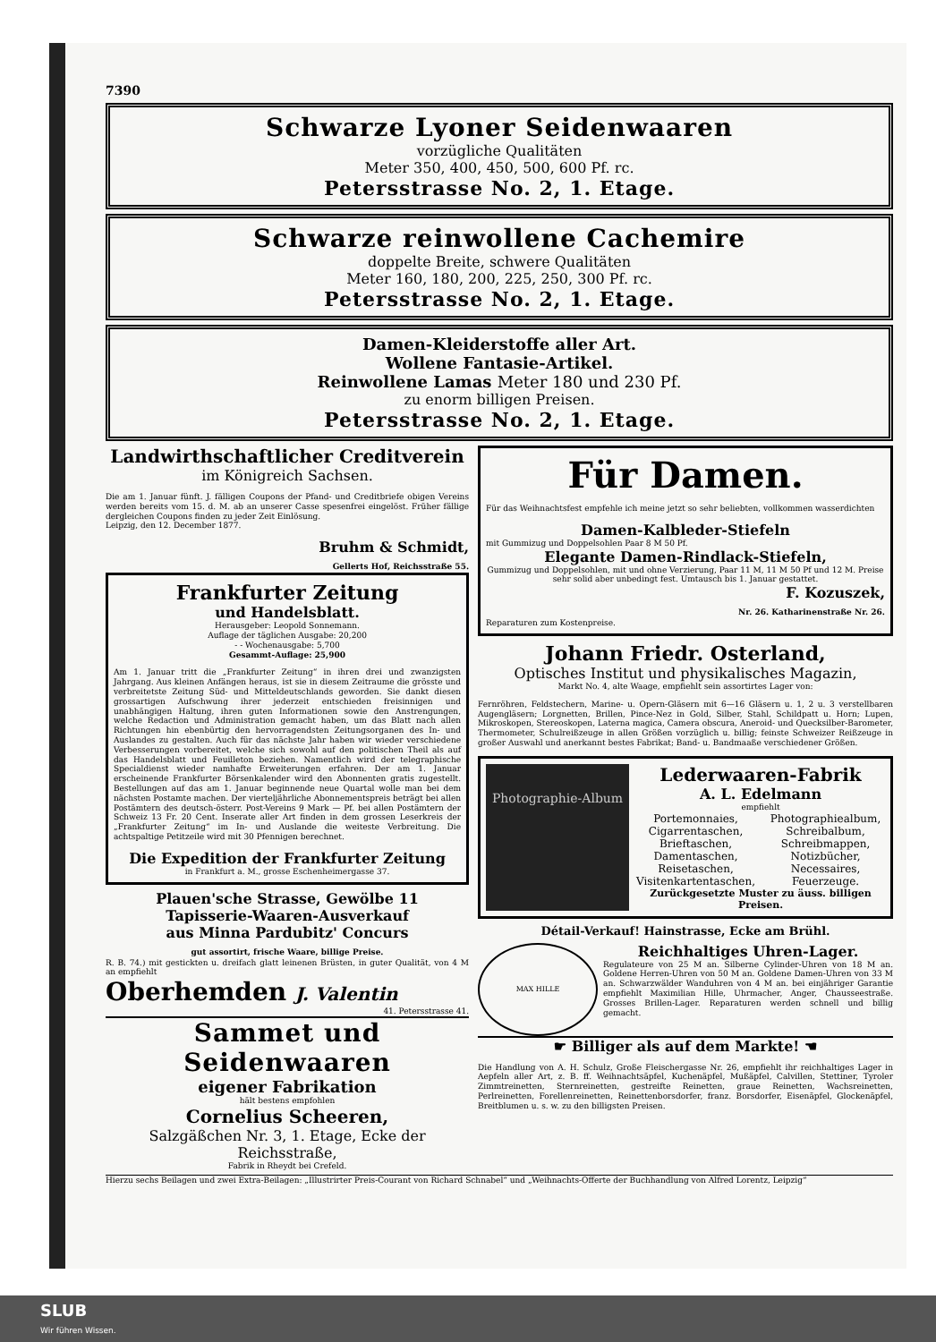7390
Schwarze Lyoner Seidenwaaren
vorzügliche Qualitäten
Meter 350, 400, 450, 500, 600 Pf. rc.
Petersstrasse No. 2, 1. Etage.
Schwarze reinwollene Cachemire
doppelte Breite, schwere Qualitäten
Meter 160, 180, 200, 225, 250, 300 Pf. rc.
Petersstrasse No. 2, 1. Etage.
Damen-Kleiderstoffe aller Art.
Wollene Fantasie-Artikel.
Reinwollene Lamas Meter 180 und 230 Pf.
zu enorm billigen Preisen.
Petersstrasse No. 2, 1. Etage.
Landwirthschaftlicher Creditverein
im Königreich Sachsen.
Die am 1. Januar fünft. J. fälligen Coupons der Pfand- und Creditbriefe obigen Vereins werden bereits vom 15. d. M. ab an unserer Casse spesenfrei eingelöst. Früher fällige dergleichen Coupons finden zu jeder Zeit Einlösung.
Leipzig, den 12. December 1877.
Bruhm & Schmidt,
Gellerts Hof, Reichsstraße 55.
Frankfurter Zeitung
und Handelsblatt.
Herausgeber: Leopold Sonnemann.
Auflage der täglichen Ausgabe: 20,200
- - Wochenausgabe: 5,700
Gesammt-Auflage: 25,900
Am 1. Januar tritt die „Frankfurter Zeitung“ in ihren drei und zwanzigsten Jahrgang. Aus kleinen Anfängen heraus, ist sie in diesem Zeitraume die grösste und verbreitetste Zeitung Süd- und Mitteldeutschlands geworden. Sie dankt diesen grossartigen Aufschwung ihrer jederzeit entschieden freisinnigen und unabhängigen Haltung, ihren guten Informationen sowie den Anstrengungen, welche Redaction und Administration gemacht haben, um das Blatt nach allen Richtungen hin ebenbürtig den hervorragendsten Zeitungsorganen des In- und Auslandes zu gestalten. Auch für das nächste Jahr haben wir wieder verschiedene Verbesserungen vorbereitet, welche sich sowohl auf den politischen Theil als auf das Handelsblatt und Feuilleton beziehen. Namentlich wird der telegraphische Specialdienst wieder namhafte Erweiterungen erfahren. Der am 1. Januar erscheinende Frankfurter Börsenkalender wird den Abonnenten gratis zugestellt. Bestellungen auf das am 1. Januar beginnende neue Quartal wolle man bei dem nächsten Postamte machen. Der vierteljährliche Abonnementspreis beträgt bei allen Postämtern des deutsch-österr. Post-Vereins 9 Mark — Pf. bei allen Postämtern der Schweiz 13 Fr. 20 Cent. Inserate aller Art finden in dem grossen Leserkreis der „Frankfurter Zeitung“ im In- und Auslande die weiteste Verbreitung. Die achtspaltige Petitzeile wird mit 30 Pfennigen berechnet.
Die Expedition der Frankfurter Zeitung
in Frankfurt a. M., grosse Eschenheimergasse 37.
Plauen'sche Strasse, Gewölbe 11
Tapisserie-Waaren-Ausverkauf
aus Minna Pardubitz' Concurs
gut assortirt, frische Waare, billige Preise.
R. B. 74.) mit gestickten u. dreifach glatt leinenen Brüsten, in guter Qualität, von 4 M an empfiehlt
Oberhemden J. Valentin
41. Petersstrasse 41.
Sammet und Seidenwaaren
eigener Fabrikation
hält bestens empfohlen
Cornelius Scheeren,
Salzgäßchen Nr. 3, 1. Etage, Ecke der Reichsstraße,
Fabrik in Rheydt bei Crefeld.
Für Damen.
Für das Weihnachtsfest empfehle ich meine jetzt so sehr beliebten, vollkommen wasserdichten
Damen-Kalbleder-Stiefeln
mit Gummizug und Doppelsohlen Paar 8 M 50 Pf.
Elegante Damen-Rindlack-Stiefeln,
Gummizug und Doppelsohlen, mit und ohne Verzierung, Paar 11 M, 11 M 50 Pf und 12 M. Preise sehr solid aber unbedingt fest. Umtausch bis 1. Januar gestattet.
F. Kozuszek,
Nr. 26. Katharinenstraße Nr. 26.
Reparaturen zum Kostenpreise.
Johann Friedr. Osterland,
Optisches Institut und physikalisches Magazin,
Markt No. 4, alte Waage, empfiehlt sein assortirtes Lager von:
Fernröhren, Feldstechern, Marine- u. Opern-Gläsern mit 6—16 Gläsern u. 1, 2 u. 3 verstellbaren Augengläsern; Lorgnetten, Brillen, Pince-Nez in Gold, Silber, Stahl, Schildpatt u. Horn; Lupen, Mikroskopen, Stereoskopen, Laterna magica, Camera obscura, Aneroid- und Quecksilber-Barometer, Thermometer, Schulreißzeuge in allen Größen vorzüglich u. billig; feinste Schweizer Reißzeuge in großer Auswahl und anerkannt bestes Fabrikat; Band- u. Bandmaaße verschiedener Größen.
Photographie-Album
Lederwaaren-Fabrik
A. L. Edelmann
empfiehlt
Portemonnaies, Cigarrentaschen, Brieftaschen, Damentaschen, Reisetaschen, Visitenkartentaschen, Photographiealbum, Schreibalbum, Schreibmappen, Notizbücher, Necessaires, Feuerzeuge.
Zurückgesetzte Muster zu äuss. billigen Preisen.
Détail-Verkauf! Hainstrasse, Ecke am Brühl.
MAX HILLE
Reichhaltiges Uhren-Lager.
Regulateure von 25 M an. Silberne Cylinder-Uhren von 18 M an. Goldene Herren-Uhren von 50 M an. Goldene Damen-Uhren von 33 M an. Schwarzwälder Wanduhren von 4 M an. bei einjähriger Garantie empfiehlt Maximilian Hille, Uhrmacher, Anger, Chausseestraße. Grosses Brillen-Lager. Reparaturen werden schnell und billig gemacht.
☛ Billiger als auf dem Markte! ☚
Die Handlung von A. H. Schulz, Große Fleischergasse Nr. 26, empfiehlt ihr reichhaltiges Lager in Aepfeln aller Art, z. B. ff. Weihnachtsäpfel, Kuchenäpfel, Mußäpfel, Calvillen, Stettiner, Tyroler Zimmtreinetten, Sternreinetten, gestreifte Reinetten, graue Reinetten, Wachsreinetten, Perlreinetten, Forellenreinetten, Reinettenborsdorfer, franz. Borsdorfer, Eisenäpfel, Glockenäpfel, Breitblumen u. s. w. zu den billigsten Preisen.
Hierzu sechs Beilagen und zwei Extra-Beilagen: „Illustrirter Preis-Courant von Richard Schnabel“ und „Weihnachts-Offerte der Buchhandlung von Alfred Lorentz, Leipzig“
SLUB
Wir führen Wissen.